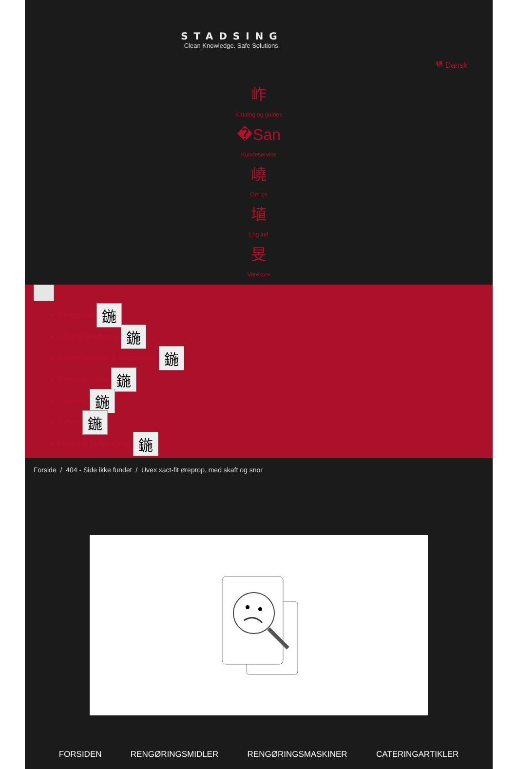STADSING
Clean Knowledge. Safe Solutions.
墾 Dansk
岞
Katalog og guides
�San
Kundeservice
嶢
Om os
埴
Log ind
旻
Varekurv
Rengøring 鍦
Affaldshåndtering 鍦
Aftørringspapir & dispensere 鍦
Personlig pleje 鍦
Catering 鍦
Safety 鍦
Fodtøj & Beklædning 鍦
Forside / 404 - Side ikke fundet / Uvex xact-fit øreprop, med skaft og snor
FORSIDEN RENGØRINGSMIDLER RENGØRINGSMASKINER CATERINGARTIKLER